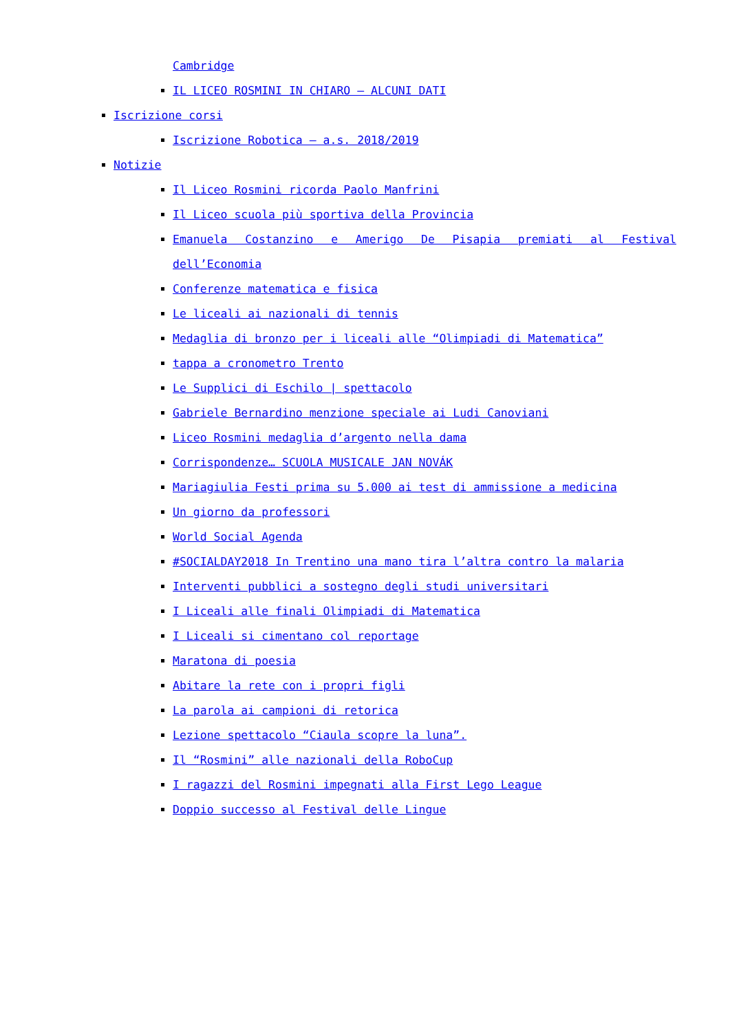Cambridge
IL LICEO ROSMINI IN CHIARO – ALCUNI DATI
Iscrizione corsi
Iscrizione Robotica – a.s. 2018/2019
Notizie
Il Liceo Rosmini ricorda Paolo Manfrini
Il Liceo scuola più sportiva della Provincia
Emanuela Costanzino e Amerigo De Pisapia premiati al Festival dell’Economia
Conferenze matematica e fisica
Le liceali ai nazionali di tennis
Medaglia di bronzo per i liceali alle “Olimpiadi di Matematica”
tappa a cronometro Trento
Le Supplici di Eschilo | spettacolo
Gabriele Bernardino menzione speciale ai Ludi Canoviani
Liceo Rosmini medaglia d’argento nella dama
Corrispondenze… SCUOLA MUSICALE JAN NOVÁK
Mariagiulia Festi prima su 5.000 ai test di ammissione a medicina
Un giorno da professori
World Social Agenda
#SOCIALDAY2018 In Trentino una mano tira l’altra contro la malaria
Interventi pubblici a sostegno degli studi universitari
I Liceali alle finali Olimpiadi di Matematica
I Liceali si cimentano col reportage
Maratona di poesia
Abitare la rete con i propri figli
La parola ai campioni di retorica
Lezione spettacolo “Ciaula scopre la luna”.
Il “Rosmini” alle nazionali della RoboCup
I ragazzi del Rosmini impegnati alla First Lego League
Doppio successo al Festival delle Lingue